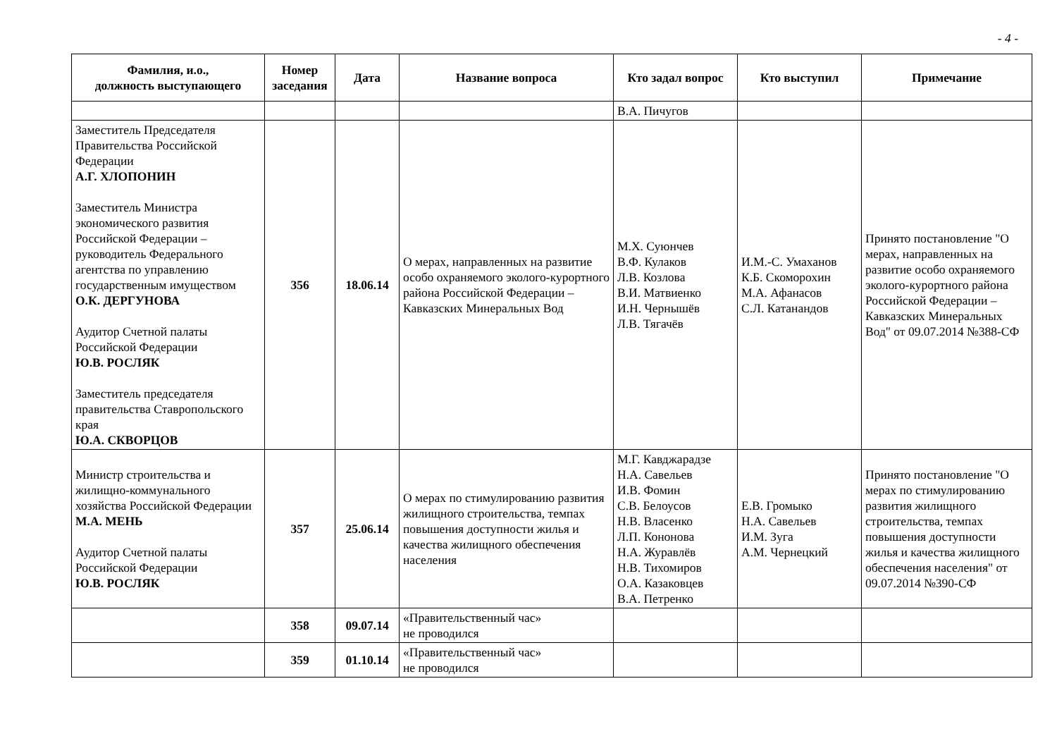- 4 -
| Фамилия, и.о., должность выступающего | Номер заседания | Дата | Название вопроса | Кто задал вопрос | Кто выступил | Примечание |
| --- | --- | --- | --- | --- | --- | --- |
| | | | | В.А. Пичугов | | |
| Заместитель Председателя Правительства Российской Федерации А.Г. ХЛОПОНИН Заместитель Министра экономического развития Российской Федерации – руководитель Федерального агентства по управлению государственным имуществом О.К. ДЕРГУНОВА Аудитор Счетной палаты Российской Федерации Ю.В. РОСЛЯК Заместитель председателя правительства Ставропольского края Ю.А. СКВОРЦОВ | 356 | 18.06.14 | О мерах, направленных на развитие особо охраняемого эколого-курортного района Российской Федерации – Кавказских Минеральных Вод | М.Х. Суюнчев В.Ф. Кулаков Л.В. Козлова В.И. Матвиенко И.Н. Чернышёв Л.В. Тягачёв | И.М.-С. Умаханов К.Б. Скоморохин М.А. Афанасов С.Л. Катанандов | Принято постановление "О мерах, направленных на развитие особо охраняемого эколого-курортного района Российской Федерации – Кавказских Минеральных Вод" от 09.07.2014 №388-СФ |
| Министр строительства и жилищно-коммунального хозяйства Российской Федерации М.А. МЕНЬ Аудитор Счетной палаты Российской Федерации Ю.В. РОСЛЯК | 357 | 25.06.14 | О мерах по стимулированию развития жилищного строительства, темпах повышения доступности жилья и качества жилищного обеспечения населения | М.Г. Кавджарадзе Н.А. Савельев И.В. Фомин С.В. Белоусов Н.В. Власенко Л.П. Кононова Н.А. Журавлёв Н.В. Тихомиров О.А. Казаковцев В.А. Петренко | Е.В. Громыко Н.А. Савельев И.М. Зуга А.М. Чернецкий | Принято постановление "О мерах по стимулированию развития жилищного строительства, темпах повышения доступности жилья и качества жилищного обеспечения населения" от 09.07.2014 №390-СФ |
| | 358 | 09.07.14 | «Правительственный час» не проводился | | | |
| | 359 | 01.10.14 | «Правительственный час» не проводился | | | |